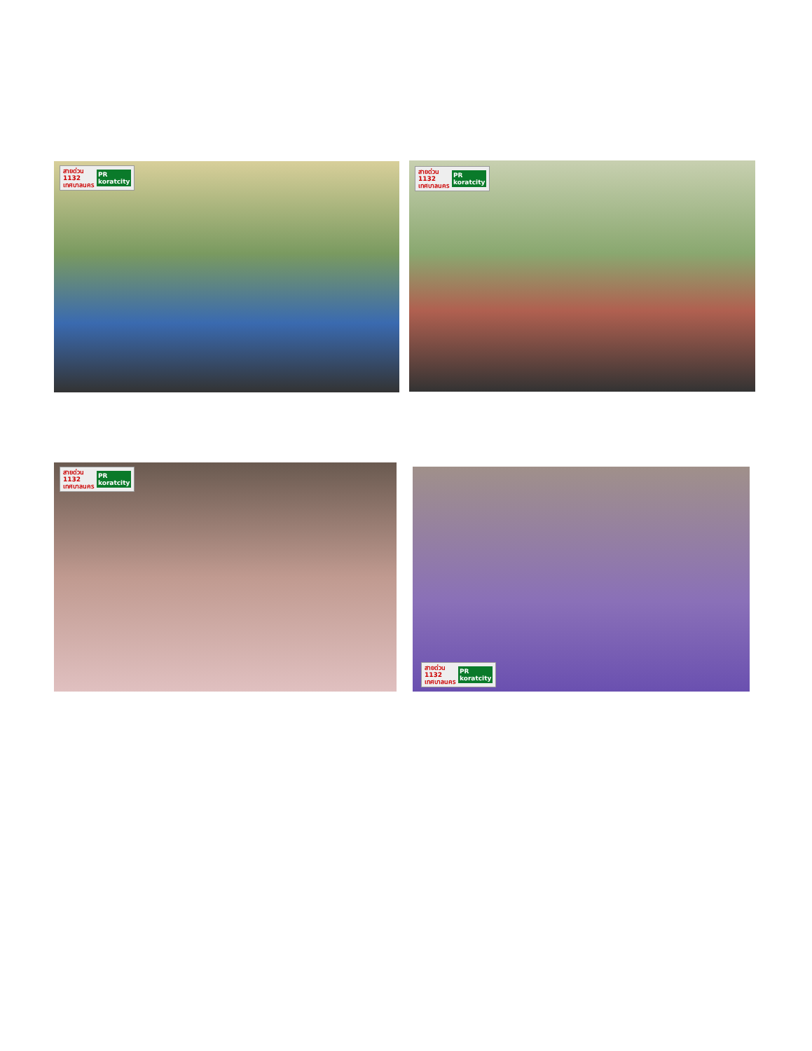สายด่วน
1132
เทศบาลนคร PR
koratcity
สายด่วน
1132
เทศบาลนคร PR
koratcity
สายด่วน
1132
เทศบาลนคร PR
koratcity
สายด่วน
1132
เทศบาลนคร PR
koratcity